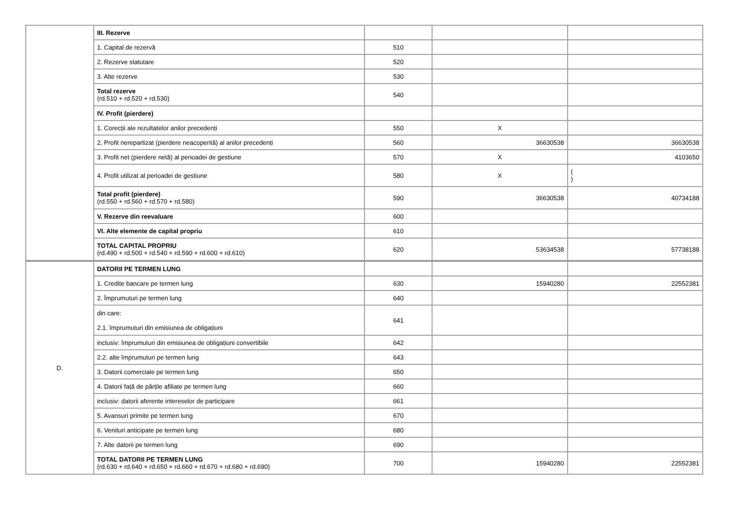| | III. Rezerve | | | |
| | 1. Capital de rezervă | 510 | | |
| | 2. Rezerve statutare | 520 | | |
| | 3. Alte rezerve | 530 | | |
| | Total rezerve (rd.510 + rd.520 + rd.530) | 540 | | |
| | IV. Profit (pierdere) | | | |
| | 1. Corecții ale rezultatelor anilor precedenți | 550 | X | |
| | 2. Profit nerepartizat (pierdere neacoperită) al anilor precedenți | 560 | 36630538 | 36630538 |
| | 3. Profit net (pierdere netă) al perioadei de gestiune | 570 | X | 4103650 |
| | 4. Profit utilizat al perioadei de gestiune | 580 | X | ( ) |
| | Total profit (pierdere) (rd.550 + rd.560 + rd.570 + rd.580) | 590 | 36630538 | 40734188 |
| | V. Rezerve din reevaluare | 600 | | |
| | VI. Alte elemente de capital propriu | 610 | | |
| | TOTAL CAPITAL PROPRIU (rd.490 + rd.500 + rd.540 + rd.590 + rd.600 + rd.610) | 620 | 53634538 | 57738188 |
| D. | DATORII PE TERMEN LUNG | | | |
| | 1. Credite bancare pe termen lung | 630 | 15940280 | 22552381 |
| | 2. Împrumuturi pe termen lung | 640 | | |
| | din care: 2.1. împrumuturi din emisiunea de obligațiuni | 641 | | |
| | inclusiv: împrumuturi din emisiunea de obligațiuni convertibile | 642 | | |
| | 2.2. alte împrumuturi pe termen lung | 643 | | |
| | 3. Datorii comerciale pe termen lung | 650 | | |
| | 4. Datorii față de părțile afiliate pe termen lung | 660 | | |
| | inclusiv: datorii aferente intereselor de participare | 661 | | |
| | 5. Avansuri primite pe termen lung | 670 | | |
| | 6. Venituri anticipate pe termen lung | 680 | | |
| | 7. Alte datorii pe termen lung | 690 | | |
| | TOTAL DATORII PE TERMEN LUNG (rd.630 + rd.640 + rd.650 + rd.660 + rd.670 + rd.680 + rd.690) | 700 | 15940280 | 22552381 |